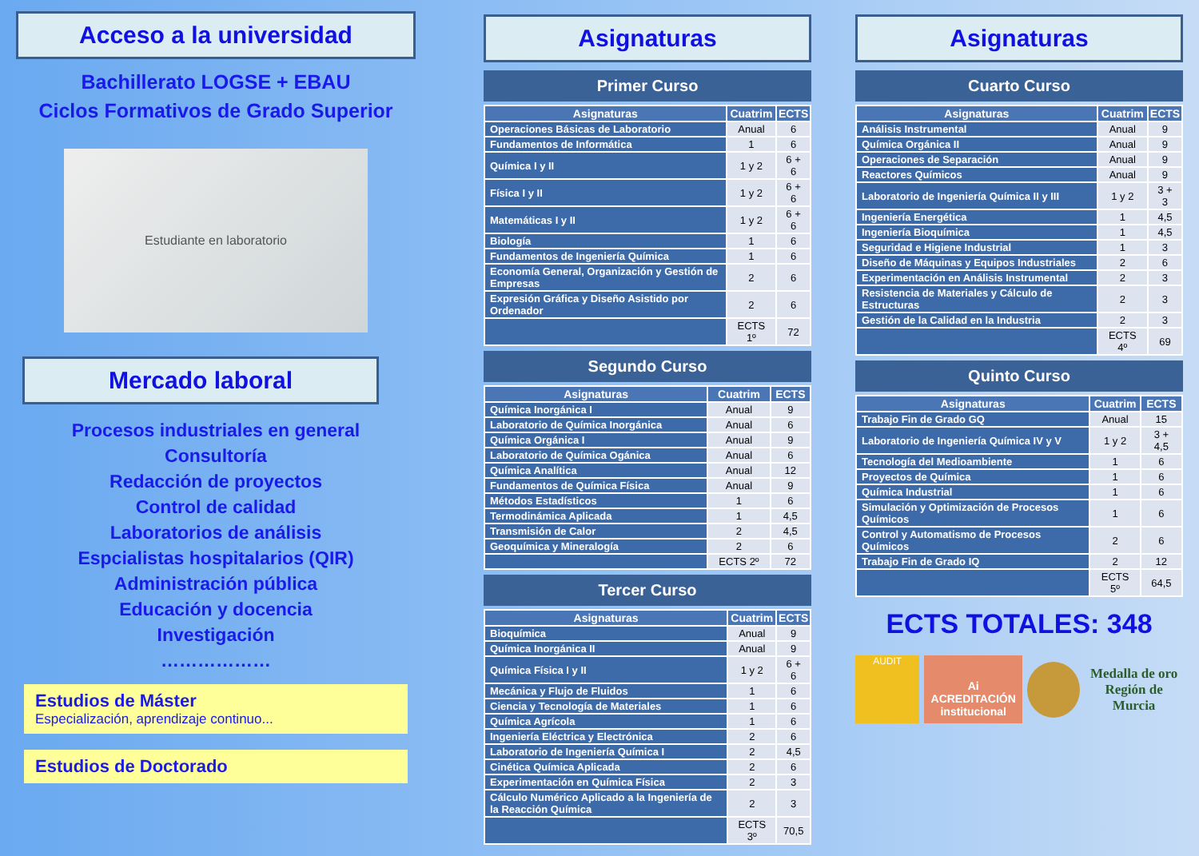Acceso a la universidad
Bachillerato LOGSE + EBAU
Ciclos Formativos de Grado Superior
Estudiante en laboratorio
Mercado laboral
Procesos industriales en general
Consultoría
Redacción de proyectos
Control de calidad
Laboratorios de análisis
Espcialistas hospitalarios (QIR)
Administración pública
Educación y docencia
Investigación
………………
Estudios de Máster
Especialización, aprendizaje continuo...
Estudios de Doctorado
Asignaturas
Primer Curso
| Asignaturas | Cuatrim | ECTS |
| --- | --- | --- |
| Operaciones Básicas de Laboratorio | Anual | 6 |
| Fundamentos de Informática | 1 | 6 |
| Química I y II | 1 y 2 | 6 + 6 |
| Física I y II | 1 y 2 | 6 + 6 |
| Matemáticas I y II | 1 y 2 | 6 + 6 |
| Biología | 1 | 6 |
| Fundamentos de Ingeniería Química | 1 | 6 |
| Economía General, Organización y Gestión de Empresas | 2 | 6 |
| Expresión Gráfica y Diseño Asistido por Ordenador | 2 | 6 |
| | ECTS 1º | 72 |
Segundo Curso
| Asignaturas | Cuatrim | ECTS |
| --- | --- | --- |
| Química Inorgánica I | Anual | 9 |
| Laboratorio de Química Inorgánica | Anual | 6 |
| Química Orgánica I | Anual | 9 |
| Laboratorio de Química Ogánica | Anual | 6 |
| Química Analítica | Anual | 12 |
| Fundamentos de Química Física | Anual | 9 |
| Métodos Estadísticos | 1 | 6 |
| Termodinámica Aplicada | 1 | 4,5 |
| Transmisión de Calor | 2 | 4,5 |
| Geoquímica y Mineralogía | 2 | 6 |
| | ECTS 2º | 72 |
Tercer Curso
| Asignaturas | Cuatrim | ECTS |
| --- | --- | --- |
| Bioquímica | Anual | 9 |
| Química Inorgánica II | Anual | 9 |
| Química Física I y II | 1 y 2 | 6 + 6 |
| Mecánica y Flujo de Fluidos | 1 | 6 |
| Ciencia y Tecnología de Materiales | 1 | 6 |
| Química Agrícola | 1 | 6 |
| Ingeniería Eléctrica y Electrónica | 2 | 6 |
| Laboratorio de Ingeniería Química I | 2 | 4,5 |
| Cinética Química Aplicada | 2 | 6 |
| Experimentación en Química Física | 2 | 3 |
| Cálculo Numérico Aplicado a la Ingeniería de la Reacción Química | 2 | 3 |
| | ECTS 3º | 70,5 |
Asignaturas
Cuarto Curso
| Asignaturas | Cuatrim | ECTS |
| --- | --- | --- |
| Análisis Instrumental | Anual | 9 |
| Química Orgánica II | Anual | 9 |
| Operaciones de Separación | Anual | 9 |
| Reactores Químicos | Anual | 9 |
| Laboratorio de Ingeniería Química II y III | 1 y 2 | 3 + 3 |
| Ingeniería Energética | 1 | 4,5 |
| Ingeniería Bioquímica | 1 | 4,5 |
| Seguridad e Higiene Industrial | 1 | 3 |
| Diseño de Máquinas y Equipos Industriales | 2 | 6 |
| Experimentación en Análisis Instrumental | 2 | 3 |
| Resistencia de Materiales y Cálculo de Estructuras | 2 | 3 |
| Gestión de la Calidad en la Industria | 2 | 3 |
| | ECTS 4º | 69 |
Quinto Curso
| Asignaturas | Cuatrim | ECTS |
| --- | --- | --- |
| Trabajo Fin de Grado GQ | Anual | 15 |
| Laboratorio de Ingeniería Química IV y V | 1 y 2 | 3 + 4,5 |
| Tecnología del Medioambiente | 1 | 6 |
| Proyectos de Química | 1 | 6 |
| Química Industrial | 1 | 6 |
| Simulación y Optimización de Procesos Químicos | 1 | 6 |
| Control y Automatismo de Procesos Químicos | 2 | 6 |
| Trabajo Fin de Grado IQ | 2 | 12 |
| | ECTS 5º | 64,5 |
ECTS TOTALES: 348
AUDIT
Ai ACREDITACIÓN institucional
Medalla de oro
Región de Murcia